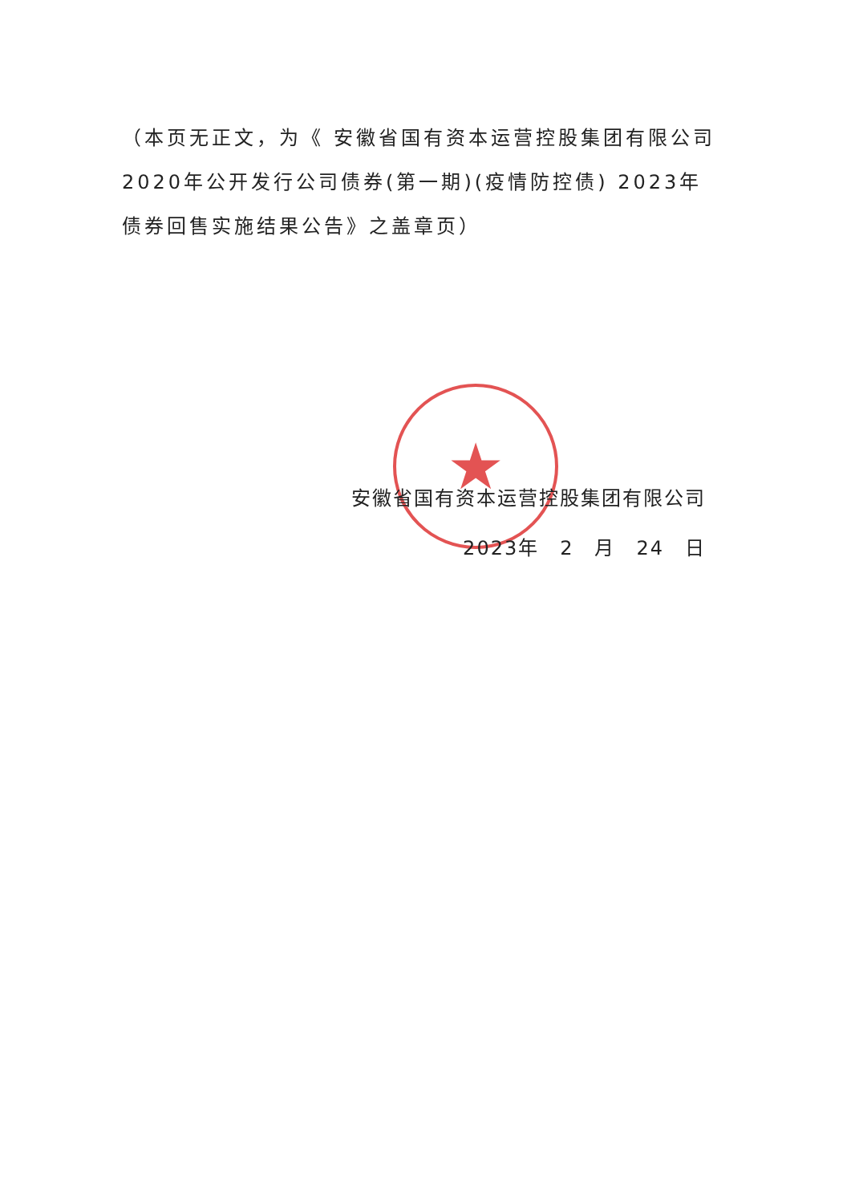（本页无正文，为《 安徽省国有资本运营控股集团有限公司2020年公开发行公司债券(第一期)(疫情防控债) 2023年债券回售实施结果公告》之盖章页）
★
安徽省国有资本运营控股集团有限公司
2023年　2　月　24　日